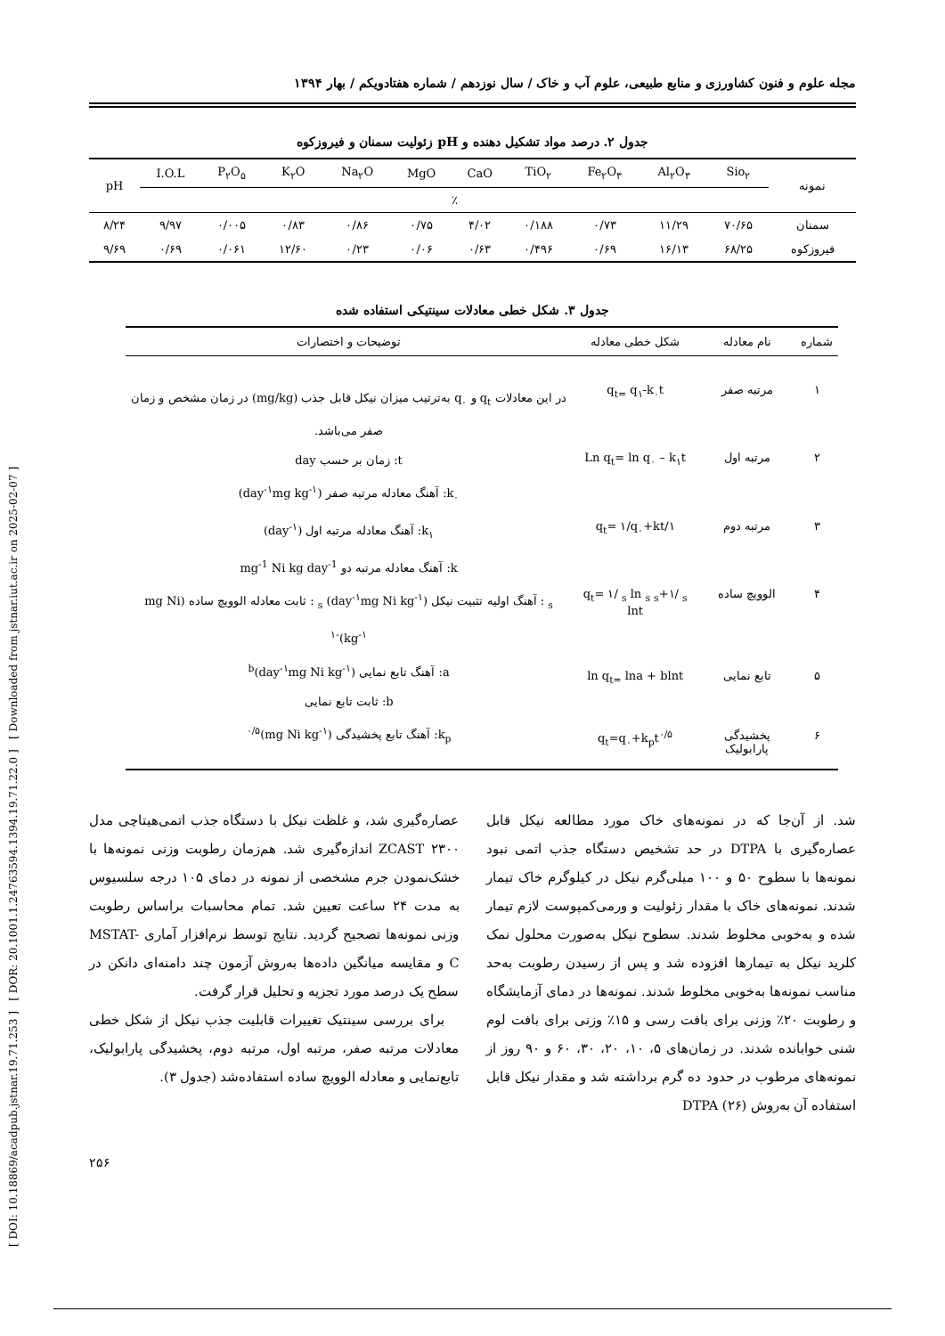[ DOI: 10.18869/acadpub.jstnar.19.71.253 ] [ DOR: 20.1001.1.24763594.1394.19.71.22.0 ] [ Downloaded from jstnar.iut.ac.ir on 2025-02-07 ]
مجله علوم و فنون کشاورزی و منابع طبیعی، علوم آب و خاک / سال نوزدهم / شماره هفتادویکم / بهار ۱۳۹۴
جدول ۲. درصد مواد تشکیل دهنده و pH زئولیت سمنان و فیروزکوه
| نمونه | Sio<sub>۲</sub> | Al<sub>۲</sub>O<sub>۳</sub> | Fe<sub>۲</sub>O<sub>۳</sub> | TiO<sub>۲</sub> | CaO | MgO | Na<sub>۲</sub>O | K<sub>۲</sub>O | P<sub>۲</sub>O<sub>۵</sub> | I.O.L | pH |
| --- | --- | --- | --- | --- | --- | --- | --- | --- | --- | --- | --- |
| | ٪ | | | | | | | | | | |
| سمنان | ۷۰/۶۵ | ۱۱/۲۹ | ۰/۷۳ | ۰/۱۸۸ | ۴/۰۲ | ۰/۷۵ | ۰/۸۶ | ۰/۸۳ | ۰/۰۰۵ | ۹/۹۷ | ۸/۲۴ |
| فیروزکوه | ۶۸/۲۵ | ۱۶/۱۳ | ۰/۶۹ | ۰/۴۹۶ | ۰/۶۳ | ۰/۰۶ | ۰/۲۳ | ۱۲/۶۰ | ۰/۰۶۱ | ۰/۶۹ | ۹/۶۹ |
جدول ۳. شکل خطی معادلات سینتیکی استفاده شده
| شماره | نام معادله | شکل خطی معادله | توضیحات و اختصارات |
| --- | --- | --- | --- |
| ۱ | مرتبه صفر | q<sub>t=</sub> q<sub>۱</sub>-k<sub>۰</sub>t | در این معادلات q<sub>t</sub> و q<sub>۰</sub> به‌ترتیب میزان نیکل قابل جذب (mg/kg) در زمان مشخص و زمان صفر می‌باشد. t: زمان بر حسب day k<sub>۰</sub>: آهنگ معادله مرتبه صفر (day<sup>-۱</sup>mg kg<sup>-۱</sup>) k<sub>۱</sub>: آهنگ معادله مرتبه اول (day<sup>-۱</sup>) k: آهنگ معادله مرتبه دو mg<sup>-1</sup> Ni kg day<sup>-1</sup> <sub>s</sub> : آهنگ اولیه تثبیت نیکل (day<sup>-۱</sup>mg Ni kg<sup>-۱</sup>) <sub>s</sub> : ثابت معادله الوویچ ساده (mg Ni kg<sup>-۱</sup>)<sup>-۱</sup> a: آهنگ تابع نمایی (day<sup>-۱</sup>mg Ni kg<sup>-۱</sup>)<sup>b</sup> b: ثابت تابع نمایی k<sub>p</sub>: آهنگ تابع پخشیدگی (mg Ni kg<sup>-۱</sup>)<sup>۰/۵</sup> |
| ۲ | مرتبه اول | Ln q<sub>t</sub>= ln q<sub>۰</sub> – k<sub>۱</sub>t | |
| ۳ | مرتبه دوم | ۱/q<sub>t</sub>= ۱/q<sub>۰</sub>+kt | |
| ۴ | الوویچ ساده | q<sub>t</sub>= ۱/ <sub>s</sub> ln <sub>s</sub> <sub>s</sub>+۱/ <sub>s</sub> lnt | |
| ۵ | تابع نمایی | ln q<sub>t=</sub> lna + blnt | |
| ۶ | پخشیدگی پارابولیک | q<sub>t</sub>=q<sub>۰</sub>+k<sub>p</sub>t<sup>۰/۵</sup> | |
شد. از آن‌جا که در نمونه‌های خاک مورد مطالعه نیکل قابل عصاره‌گیری با DTPA در حد تشخیص دستگاه جذب اتمی نبود نمونه‌ها با سطوح ۵۰ و ۱۰۰ میلی‌گرم نیکل در کیلوگرم خاک تیمار شدند. نمونه‌های خاک با مقدار زئولیت و ورمی‌کمپوست لازم تیمار شده و به‌خوبی مخلوط شدند. سطوح نیکل به‌صورت محلول نمک کلرید نیکل به تیمارها افزوده شد و پس از رسیدن رطوبت به‌حد مناسب نمونه‌ها به‌خوبی مخلوط شدند. نمونه‌ها در دمای آزمایشگاه و رطوبت ۲۰٪ وزنی برای بافت رسی و ۱۵٪ وزنی برای بافت لوم شنی خوابانده شدند. در زمان‌های ۵، ۱۰، ۲۰، ۳۰، ۶۰ و ۹۰ روز از نمونه‌های مرطوب در حدود ده گرم برداشته شد و مقدار نیکل قابل استفاده آن به‌روش DTPA (۲۶)
عصاره‌گیری شد، و غلظت نیکل با دستگاه جذب اتمی‌هیتاچی مدل ۲۳۰۰ ZCAST اندازه‌گیری شد. هم‌زمان رطوبت وزنی نمونه‌ها با خشک‌نمودن جرم مشخصی از نمونه در دمای ۱۰۵ درجه سلسیوس به مدت ۲۴ ساعت تعیین شد. تمام محاسبات براساس رطوبت وزنی نمونه‌ها تصحیح گردید. نتایج توسط نرم‌افزار آماری MSTAT-C و مقایسه میانگین داده‌ها به‌روش آزمون چند دامنه‌ای دانکن در سطح یک درصد مورد تجزیه و تحلیل قرار گرفت.
برای بررسی سینتیک تغییرات قابلیت جذب نیکل از شکل خطی معادلات مرتبه صفر، مرتبه اول، مرتبه دوم، پخشیدگی پارابولیک، تابع‌نمایی و معادله الوویچ ساده استفاده‌شد (جدول ۳).
۲۵۶